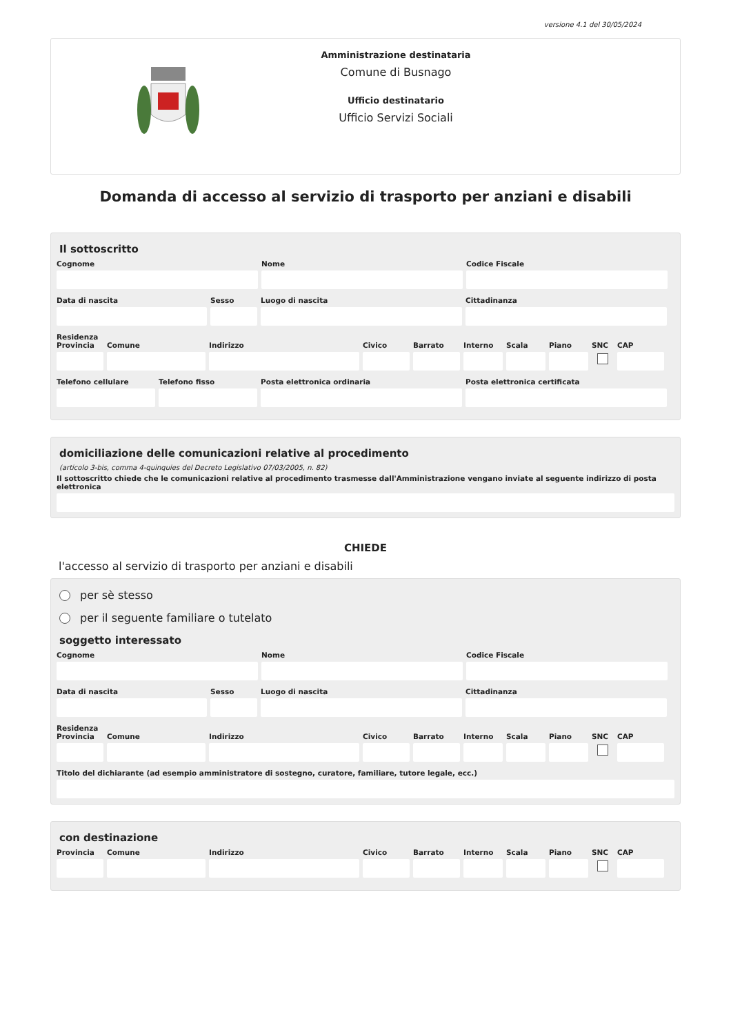versione 4.1 del 30/05/2024
Amministrazione destinataria
Comune di Busnago
Ufficio destinatario
Ufficio Servizi Sociali
Domanda di accesso al servizio di trasporto per anziani e disabili
Il sottoscritto
Cognome Nome Codice Fiscale
Data di nascita Sesso Luogo di nascita Cittadinanza
Residenza
Provincia
Comune Indirizzo Civico Barrato Interno
Scala Piano SNC CAP
Telefono cellulare
Telefono fisso Posta elettronica ordinaria Posta elettronica certificata
domiciliazione delle comunicazioni relative al procedimento
(articolo 3-bis, comma 4-quinquies del Decreto Legislativo 07/03/2005, n. 82)
Il sottoscritto chiede che le comunicazioni relative al procedimento trasmesse dall'Amministrazione vengano inviate al seguente indirizzo di posta elettronica
CHIEDE
l'accesso al servizio di trasporto per anziani e disabili
per sè stesso
per il seguente familiare o tutelato
soggetto interessato
Cognome Nome Codice Fiscale
Data di nascita Sesso Luogo di nascita Cittadinanza
Residenza
Provincia
Comune Indirizzo Civico Barrato Interno
Scala Piano SNC CAP
Titolo del dichiarante (ad esempio amministratore di sostegno, curatore, familiare, tutore legale, ecc.)
con destinazione
Provincia
Comune Indirizzo Civico Barrato Interno
Scala Piano SNC CAP